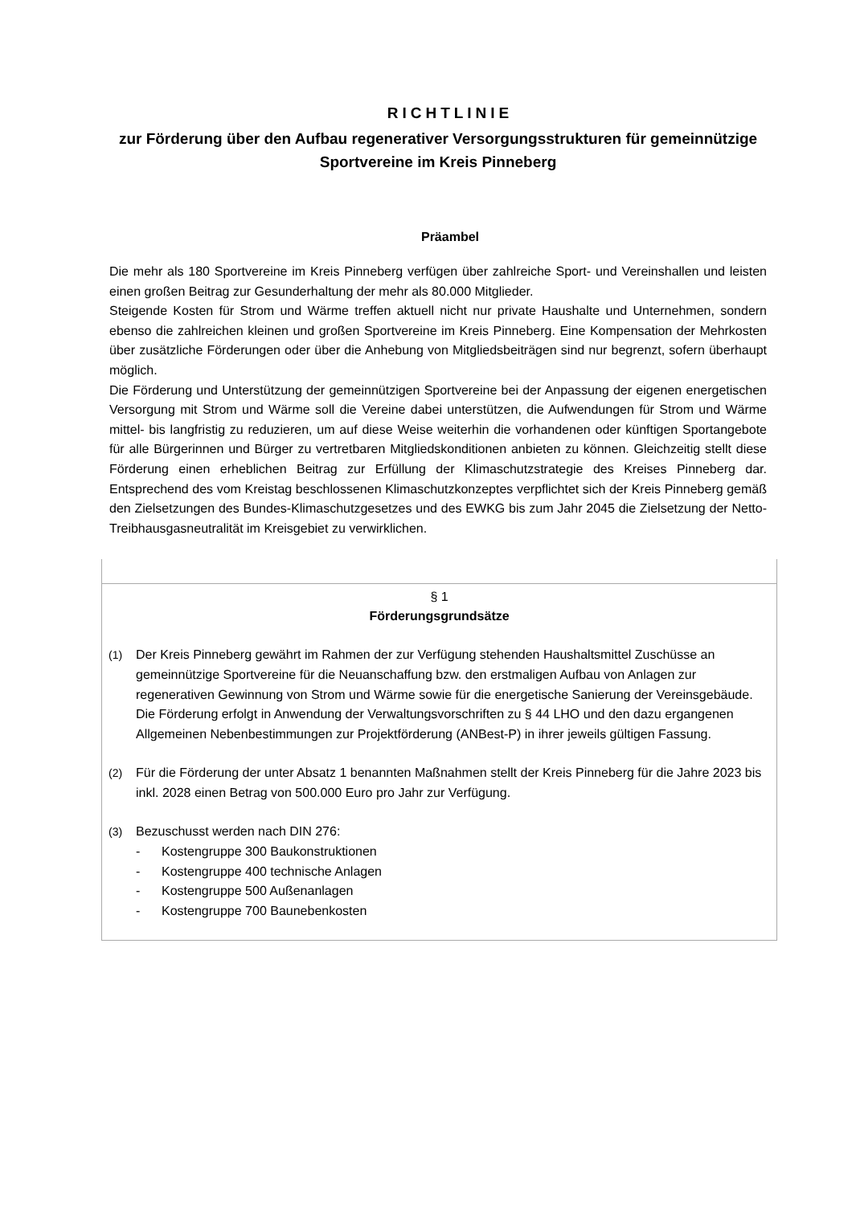RICHTLINIE
zur Förderung über den Aufbau regenerativer Versorgungsstrukturen für gemeinnützige Sportvereine im Kreis Pinneberg
Präambel
Die mehr als 180 Sportvereine im Kreis Pinneberg verfügen über zahlreiche Sport- und Vereinshallen und leisten einen großen Beitrag zur Gesunderhaltung der mehr als 80.000 Mitglieder.
Steigende Kosten für Strom und Wärme treffen aktuell nicht nur private Haushalte und Unternehmen, sondern ebenso die zahlreichen kleinen und großen Sportvereine im Kreis Pinneberg. Eine Kompensation der Mehrkosten über zusätzliche Förderungen oder über die Anhebung von Mitgliedsbeiträgen sind nur begrenzt, sofern überhaupt möglich.
Die Förderung und Unterstützung der gemeinnützigen Sportvereine bei der Anpassung der eigenen energetischen Versorgung mit Strom und Wärme soll die Vereine dabei unterstützen, die Aufwendungen für Strom und Wärme mittel- bis langfristig zu reduzieren, um auf diese Weise weiterhin die vorhandenen oder künftigen Sportangebote für alle Bürgerinnen und Bürger zu vertretbaren Mitgliedskonditionen anbieten zu können. Gleichzeitig stellt diese Förderung einen erheblichen Beitrag zur Erfüllung der Klimaschutzstrategie des Kreises Pinneberg dar. Entsprechend des vom Kreistag beschlossenen Klimaschutzkonzeptes verpflichtet sich der Kreis Pinneberg gemäß den Zielsetzungen des Bundes-Klimaschutzgesetzes und des EWKG bis zum Jahr 2045 die Zielsetzung der Netto-Treibhausgasneutralität im Kreisgebiet zu verwirklichen.
§ 1
Förderungsgrundsätze
(1) Der Kreis Pinneberg gewährt im Rahmen der zur Verfügung stehenden Haushaltsmittel Zuschüsse an gemeinnützige Sportvereine für die Neuanschaffung bzw. den erstmaligen Aufbau von Anlagen zur regenerativen Gewinnung von Strom und Wärme sowie für die energetische Sanierung der Vereinsgebäude.
Die Förderung erfolgt in Anwendung der Verwaltungsvorschriften zu § 44 LHO und den dazu ergangenen Allgemeinen Nebenbestimmungen zur Projektförderung (ANBest-P) in ihrer jeweils gültigen Fassung.
(2) Für die Förderung der unter Absatz 1 benannten Maßnahmen stellt der Kreis Pinneberg für die Jahre 2023 bis inkl. 2028 einen Betrag von 500.000 Euro pro Jahr zur Verfügung.
(3) Bezuschusst werden nach DIN 276:
- Kostengruppe 300 Baukonstruktionen
- Kostengruppe 400 technische Anlagen
- Kostengruppe 500 Außenanlagen
- Kostengruppe 700 Baunebenkosten